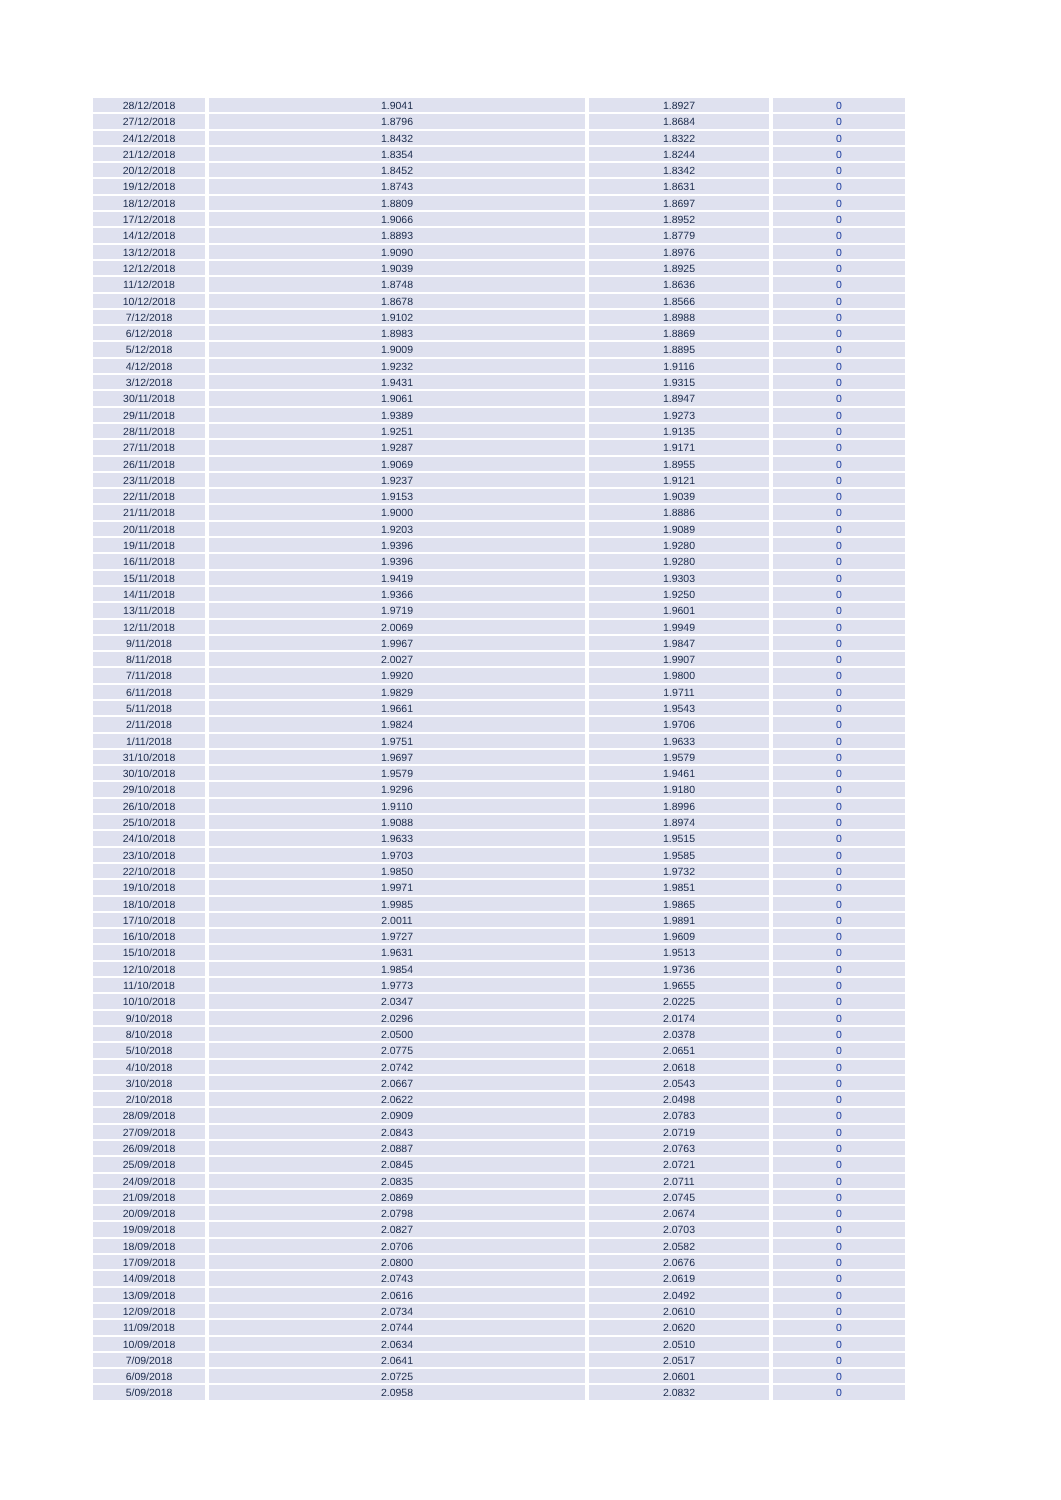| 28/12/2018 | 1.9041 | 1.8927 | 0 |
| 27/12/2018 | 1.8796 | 1.8684 | 0 |
| 24/12/2018 | 1.8432 | 1.8322 | 0 |
| 21/12/2018 | 1.8354 | 1.8244 | 0 |
| 20/12/2018 | 1.8452 | 1.8342 | 0 |
| 19/12/2018 | 1.8743 | 1.8631 | 0 |
| 18/12/2018 | 1.8809 | 1.8697 | 0 |
| 17/12/2018 | 1.9066 | 1.8952 | 0 |
| 14/12/2018 | 1.8893 | 1.8779 | 0 |
| 13/12/2018 | 1.9090 | 1.8976 | 0 |
| 12/12/2018 | 1.9039 | 1.8925 | 0 |
| 11/12/2018 | 1.8748 | 1.8636 | 0 |
| 10/12/2018 | 1.8678 | 1.8566 | 0 |
| 7/12/2018 | 1.9102 | 1.8988 | 0 |
| 6/12/2018 | 1.8983 | 1.8869 | 0 |
| 5/12/2018 | 1.9009 | 1.8895 | 0 |
| 4/12/2018 | 1.9232 | 1.9116 | 0 |
| 3/12/2018 | 1.9431 | 1.9315 | 0 |
| 30/11/2018 | 1.9061 | 1.8947 | 0 |
| 29/11/2018 | 1.9389 | 1.9273 | 0 |
| 28/11/2018 | 1.9251 | 1.9135 | 0 |
| 27/11/2018 | 1.9287 | 1.9171 | 0 |
| 26/11/2018 | 1.9069 | 1.8955 | 0 |
| 23/11/2018 | 1.9237 | 1.9121 | 0 |
| 22/11/2018 | 1.9153 | 1.9039 | 0 |
| 21/11/2018 | 1.9000 | 1.8886 | 0 |
| 20/11/2018 | 1.9203 | 1.9089 | 0 |
| 19/11/2018 | 1.9396 | 1.9280 | 0 |
| 16/11/2018 | 1.9396 | 1.9280 | 0 |
| 15/11/2018 | 1.9419 | 1.9303 | 0 |
| 14/11/2018 | 1.9366 | 1.9250 | 0 |
| 13/11/2018 | 1.9719 | 1.9601 | 0 |
| 12/11/2018 | 2.0069 | 1.9949 | 0 |
| 9/11/2018 | 1.9967 | 1.9847 | 0 |
| 8/11/2018 | 2.0027 | 1.9907 | 0 |
| 7/11/2018 | 1.9920 | 1.9800 | 0 |
| 6/11/2018 | 1.9829 | 1.9711 | 0 |
| 5/11/2018 | 1.9661 | 1.9543 | 0 |
| 2/11/2018 | 1.9824 | 1.9706 | 0 |
| 1/11/2018 | 1.9751 | 1.9633 | 0 |
| 31/10/2018 | 1.9697 | 1.9579 | 0 |
| 30/10/2018 | 1.9579 | 1.9461 | 0 |
| 29/10/2018 | 1.9296 | 1.9180 | 0 |
| 26/10/2018 | 1.9110 | 1.8996 | 0 |
| 25/10/2018 | 1.9088 | 1.8974 | 0 |
| 24/10/2018 | 1.9633 | 1.9515 | 0 |
| 23/10/2018 | 1.9703 | 1.9585 | 0 |
| 22/10/2018 | 1.9850 | 1.9732 | 0 |
| 19/10/2018 | 1.9971 | 1.9851 | 0 |
| 18/10/2018 | 1.9985 | 1.9865 | 0 |
| 17/10/2018 | 2.0011 | 1.9891 | 0 |
| 16/10/2018 | 1.9727 | 1.9609 | 0 |
| 15/10/2018 | 1.9631 | 1.9513 | 0 |
| 12/10/2018 | 1.9854 | 1.9736 | 0 |
| 11/10/2018 | 1.9773 | 1.9655 | 0 |
| 10/10/2018 | 2.0347 | 2.0225 | 0 |
| 9/10/2018 | 2.0296 | 2.0174 | 0 |
| 8/10/2018 | 2.0500 | 2.0378 | 0 |
| 5/10/2018 | 2.0775 | 2.0651 | 0 |
| 4/10/2018 | 2.0742 | 2.0618 | 0 |
| 3/10/2018 | 2.0667 | 2.0543 | 0 |
| 2/10/2018 | 2.0622 | 2.0498 | 0 |
| 28/09/2018 | 2.0909 | 2.0783 | 0 |
| 27/09/2018 | 2.0843 | 2.0719 | 0 |
| 26/09/2018 | 2.0887 | 2.0763 | 0 |
| 25/09/2018 | 2.0845 | 2.0721 | 0 |
| 24/09/2018 | 2.0835 | 2.0711 | 0 |
| 21/09/2018 | 2.0869 | 2.0745 | 0 |
| 20/09/2018 | 2.0798 | 2.0674 | 0 |
| 19/09/2018 | 2.0827 | 2.0703 | 0 |
| 18/09/2018 | 2.0706 | 2.0582 | 0 |
| 17/09/2018 | 2.0800 | 2.0676 | 0 |
| 14/09/2018 | 2.0743 | 2.0619 | 0 |
| 13/09/2018 | 2.0616 | 2.0492 | 0 |
| 12/09/2018 | 2.0734 | 2.0610 | 0 |
| 11/09/2018 | 2.0744 | 2.0620 | 0 |
| 10/09/2018 | 2.0634 | 2.0510 | 0 |
| 7/09/2018 | 2.0641 | 2.0517 | 0 |
| 6/09/2018 | 2.0725 | 2.0601 | 0 |
| 5/09/2018 | 2.0958 | 2.0832 | 0 |